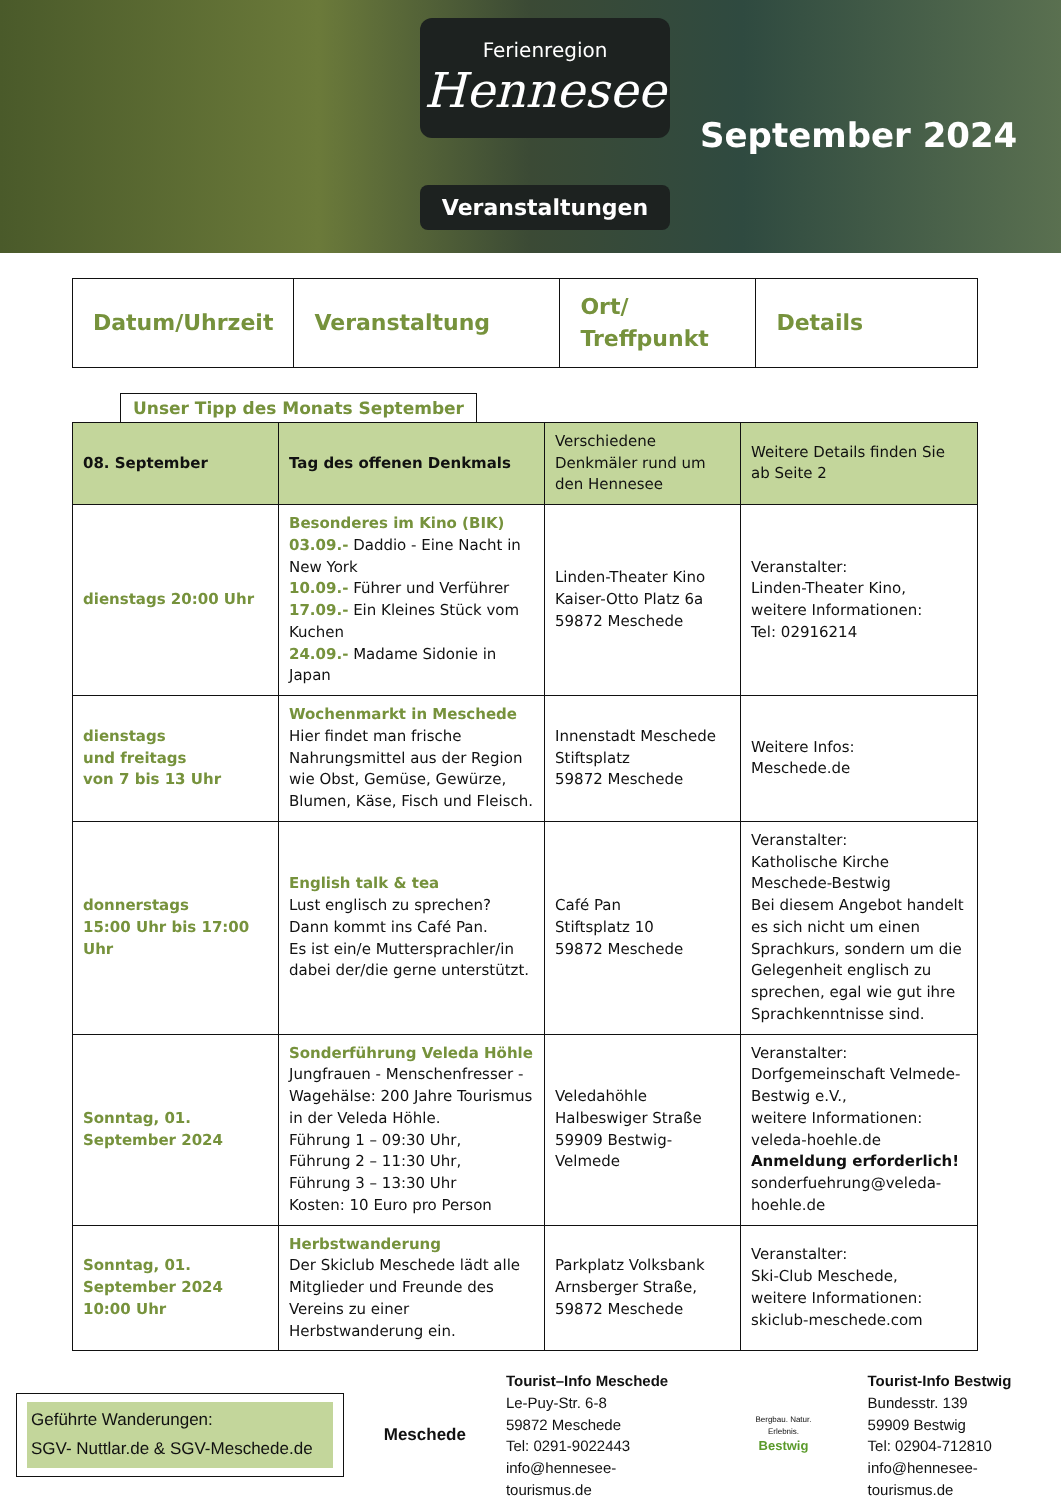Ferienregion
Hennesee
Veranstaltungen
September 2024
| Datum/Uhrzeit | Veranstaltung | Ort/ Treffpunkt | Details |
| --- | --- | --- | --- |
Unser Tipp des Monats September
| 08. September | Tag des offenen Denkmals | Verschiedene Denkmäler rund um den Hennesee | Weitere Details finden Sie ab Seite 2 |
| dienstags 20:00 Uhr | Besonderes im Kino (BIK) 03.09.- Daddio - Eine Nacht in New York 10.09.- Führer und Verführer 17.09.- Ein Kleines Stück vom Kuchen 24.09.- Madame Sidonie in Japan | Linden-Theater Kino Kaiser-Otto Platz 6a 59872 Meschede | Veranstalter: Linden-Theater Kino, weitere Informationen: Tel: 02916214 |
| dienstags und freitags von 7 bis 13 Uhr | Wochenmarkt in Meschede Hier findet man frische Nahrungsmittel aus der Region wie Obst, Gemüse, Gewürze, Blumen, Käse, Fisch und Fleisch. | Innenstadt Meschede Stiftsplatz 59872 Meschede | Weitere Infos: Meschede.de |
| donnerstags 15:00 Uhr bis 17:00 Uhr | English talk & tea Lust englisch zu sprechen? Dann kommt ins Café Pan. Es ist ein/e Muttersprachler/in dabei der/die gerne unterstützt. | Café Pan Stiftsplatz 10 59872 Meschede | Veranstalter: Katholische Kirche Meschede-Bestwig Bei diesem Angebot handelt es sich nicht um einen Sprachkurs, sondern um die Gelegenheit englisch zu sprechen, egal wie gut ihre Sprachkenntnisse sind. |
| Sonntag, 01. September 2024 | Sonderführung Veleda Höhle Jungfrauen - Menschenfresser - Wagehälse: 200 Jahre Tourismus in der Veleda Höhle. Führung 1 – 09:30 Uhr, Führung 2 – 11:30 Uhr, Führung 3 – 13:30 Uhr Kosten: 10 Euro pro Person | Veledahöhle Halbeswiger Straße 59909 Bestwig-Velmede | Veranstalter: Dorfgemeinschaft Velmede-Bestwig e.V., weitere Informationen: veleda-hoehle.de Anmeldung erforderlich! sonderfuehrung@veleda-hoehle.de |
| Sonntag, 01. September 2024 10:00 Uhr | Herbstwanderung Der Skiclub Meschede lädt alle Mitglieder und Freunde des Vereins zu einer Herbstwanderung ein. | Parkplatz Volksbank Arnsberger Straße, 59872 Meschede | Veranstalter: Ski-Club Meschede, weitere Informationen: skiclub-meschede.com |
Geführte Wanderungen:
SGV- Nuttlar.de & SGV-Meschede.de
Meschede
Tourist–Info Meschede
Le-Puy-Str. 6-8
59872 Meschede
Tel: 0291-9022443
info@hennesee-tourismus.de
Bergbau. Natur. Erlebnis.
Bestwig
Tourist-Info Bestwig
Bundesstr. 139
59909 Bestwig
Tel: 02904-712810
info@hennesee-tourismus.de